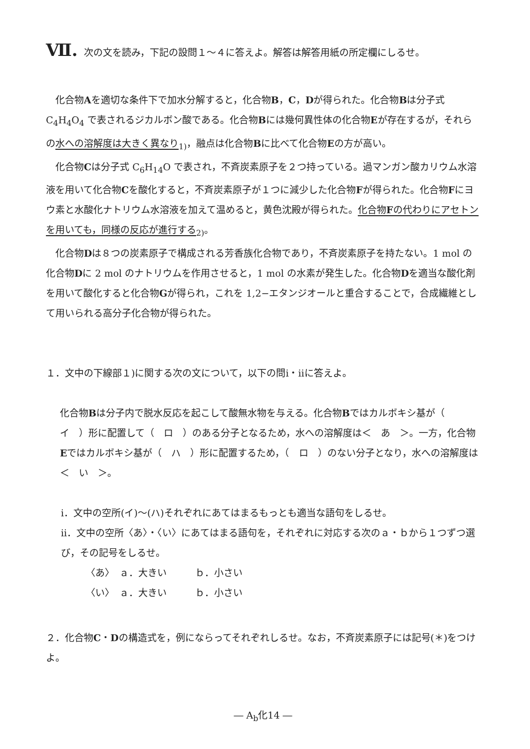Ⅶ. 次の文を読み，下記の設問１～４に答えよ。解答は解答用紙の所定欄にしるせ。
化合物Aを適切な条件下で加水分解すると，化合物B，C，Dが得られた。化合物Bは分子式 C<sub>4</sub>H<sub>4</sub>O<sub>4</sub> で表されるジカルボン酸である。化合物Bには幾何異性体の化合物Eが存在するが，それらの水への溶解度は大きく異なり<sub>1)</sub>，融点は化合物Bに比べて化合物Eの方が高い。
化合物Cは分子式 C<sub>6</sub>H<sub>14</sub>O で表され，不斉炭素原子を２つ持っている。過マンガン酸カリウム水溶液を用いて化合物Cを酸化すると，不斉炭素原子が１つに減少した化合物Fが得られた。化合物Fにヨウ素と水酸化ナトリウム水溶液を加えて温めると，黄色沈殿が得られた。化合物Fの代わりにアセトンを用いても，同様の反応が進行する<sub>2)</sub>。
化合物Dは８つの炭素原子で構成される芳香族化合物であり，不斉炭素原子を持たない。1 mol の化合物Dに 2 mol のナトリウムを作用させると，1 mol の水素が発生した。化合物Dを適当な酸化剤を用いて酸化すると化合物Gが得られ，これを 1,2−エタンジオールと重合することで，合成繊維として用いられる高分子化合物が得られた。
１．文中の下線部１)に関する次の文について，以下の問ⅰ・ⅱに答えよ。
化合物Bは分子内で脱水反応を起こして酸無水物を与える。化合物Bではカルボキシ基が（　イ　）形に配置して（　ロ　）のある分子となるため，水への溶解度は＜　あ　＞。一方，化合物Eではカルボキシ基が（　ハ　）形に配置するため，（　ロ　）のない分子となり，水への溶解度は＜　い　＞。
ⅰ．文中の空所(イ)～(ハ)それぞれにあてはまるもっとも適当な語句をしるせ。
ⅱ．文中の空所〈あ〉・〈い〉にあてはまる語句を，それぞれに対応する次のａ・ｂから１つずつ選び，その記号をしるせ。
〈あ〉　ａ．大きい　　　ｂ．小さい
〈い〉　ａ．大きい　　　ｂ．小さい
２．化合物C・Dの構造式を，例にならってそれぞれしるせ。なお，不斉炭素原子には記号(＊)をつけよ。
― A<sub>b</sub>化14 ―